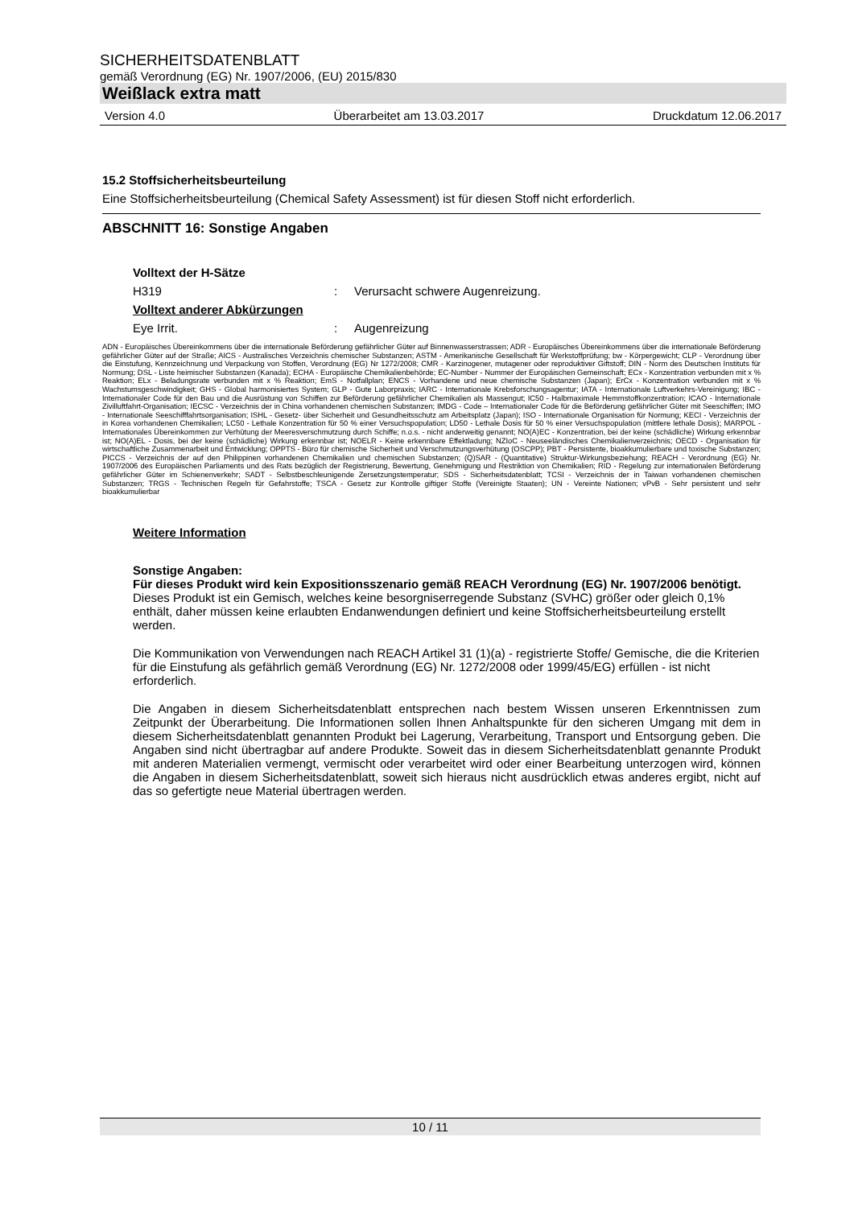SICHERHEITSDATENBLATT
gemäß Verordnung (EG) Nr. 1907/2006, (EU) 2015/830
Weißlack extra matt
Version 4.0 Überarbeitet am 13.03.2017 Druckdatum 12.06.2017
15.2 Stoffsicherheitsbeurteilung
Eine Stoffsicherheitsbeurteilung (Chemical Safety Assessment) ist für diesen Stoff nicht erforderlich.
ABSCHNITT 16: Sonstige Angaben
Volltext der H-Sätze
H319: Verursacht schwere Augenreizung.
Volltext anderer Abkürzungen
Eye Irrit.: Augenreizung
ADN - Europäisches Übereinkommens über die internationale Beförderung gefährlicher Güter auf Binnenwasserstrassen; ADR - Europäisches Übereinkommens über die internationale Beförderung gefährlicher Güter auf der Straße; AICS - Australisches Verzeichnis chemischer Substanzen; ASTM - Amerikanische Gesellschaft für Werkstoffprüfung; bw - Körpergewicht; CLP - Verordnung über die Einstufung, Kennzeichnung und Verpackung von Stoffen, Verordnung (EG) Nr 1272/2008; CMR - Karzinogener, mutagener oder reproduktiver Giftstoff; DIN - Norm des Deutschen Instituts für Normung; DSL - Liste heimischer Substanzen (Kanada); ECHA - Europäische Chemikalienbehörde; EC-Number - Nummer der Europäischen Gemeinschaft; ECx - Konzentration verbunden mit x % Reaktion; ELx - Beladungsrate verbunden mit x % Reaktion; EmS - Notfallplan; ENCS - Vorhandene und neue chemische Substanzen (Japan); ErCx - Konzentration verbunden mit x % Wachstumsgeschwindigkeit; GHS - Global harmonisiertes System; GLP - Gute Laborpraxis; IARC - Internationale Krebsforschungsagentur; IATA - Internationale Luftverkehrs-Vereinigung; IBC - Internationaler Code für den Bau und die Ausrüstung von Schiffen zur Beförderung gefährlicher Chemikalien als Massengut; IC50 - Halbmaximale Hemmstoffkonzentration; ICAO - Internationale Zivilluftfahrt-Organisation; IECSC - Verzeichnis der in China vorhandenen chemischen Substanzen; IMDG - Code – Internationaler Code für die Beförderung gefährlicher Güter mit Seeschiffen; IMO - Internationale Seeschifffahrtsorganisation; ISHL - Gesetz- über Sicherheit und Gesundheitsschutz am Arbeitsplatz (Japan); ISO - Internationale Organisation für Normung; KECI - Verzeichnis der in Korea vorhandenen Chemikalien; LC50 - Lethale Konzentration für 50 % einer Versuchspopulation; LD50 - Lethale Dosis für 50 % einer Versuchspopulation (mittlere lethale Dosis); MARPOL - Internationales Übereinkommen zur Verhütung der Meeresverschmutzung durch Schiffe; n.o.s. - nicht anderweitig genannt; NO(A)EC - Konzentration, bei der keine (schädliche) Wirkung erkennbar ist; NO(A)EL - Dosis, bei der keine (schädliche) Wirkung erkennbar ist; NOELR - Keine erkennbare Effektladung; NZIoC - Neuseeländisches Chemikalienverzeichnis; OECD - Organisation für wirtschaftliche Zusammenarbeit und Entwicklung; OPPTS - Büro für chemische Sicherheit und Verschmutzungsverhütung (OSCPP); PBT - Persistente, bioakkumulierbare und toxische Substanzen; PICCS - Verzeichnis der auf den Philippinen vorhandenen Chemikalien und chemischen Substanzen; (Q)SAR - (Quantitative) Struktur-Wirkungsbeziehung; REACH - Verordnung (EG) Nr. 1907/2006 des Europäischen Parliaments und des Rats bezüglich der Registrierung, Bewertung, Genehmigung und Restriktion von Chemikalien; RID - Regelung zur internationalen Beförderung gefährlicher Güter im Schienenverkehr; SADT - Selbstbeschleunigende Zersetzungstemperatur; SDS - Sicherheitsdatenblatt; TCSI - Verzeichnis der in Taiwan vorhandenen chemischen Substanzen; TRGS - Technischen Regeln für Gefahrstoffe; TSCA - Gesetz zur Kontrolle giftiger Stoffe (Vereinigte Staaten); UN - Vereinte Nationen; vPvB - Sehr persistent und sehr bioakkumulierbar
Weitere Information
Sonstige Angaben:
Für dieses Produkt wird kein Expositionsszenario gemäß REACH Verordnung (EG) Nr. 1907/2006 benötigt.
Dieses Produkt ist ein Gemisch, welches keine besorgniserregende Substanz (SVHC) größer oder gleich 0,1% enthält, daher müssen keine erlaubten Endanwendungen definiert und keine Stoffsicherheitsbeurteilung erstellt werden.
Die Kommunikation von Verwendungen nach REACH Artikel 31 (1)(a) - registrierte Stoffe/ Gemische, die die Kriterien für die Einstufung als gefährlich gemäß Verordnung (EG) Nr. 1272/2008 oder 1999/45/EG) erfüllen - ist nicht erforderlich.
Die Angaben in diesem Sicherheitsdatenblatt entsprechen nach bestem Wissen unseren Erkenntnissen zum Zeitpunkt der Überarbeitung. Die Informationen sollen Ihnen Anhaltspunkte für den sicheren Umgang mit dem in diesem Sicherheitsdatenblatt genannten Produkt bei Lagerung, Verarbeitung, Transport und Entsorgung geben. Die Angaben sind nicht übertragbar auf andere Produkte. Soweit das in diesem Sicherheitsdatenblatt genannte Produkt mit anderen Materialien vermengt, vermischt oder verarbeitet wird oder einer Bearbeitung unterzogen wird, können die Angaben in diesem Sicherheitsdatenblatt, soweit sich hieraus nicht ausdrücklich etwas anderes ergibt, nicht auf das so gefertigte neue Material übertragen werden.
10 / 11